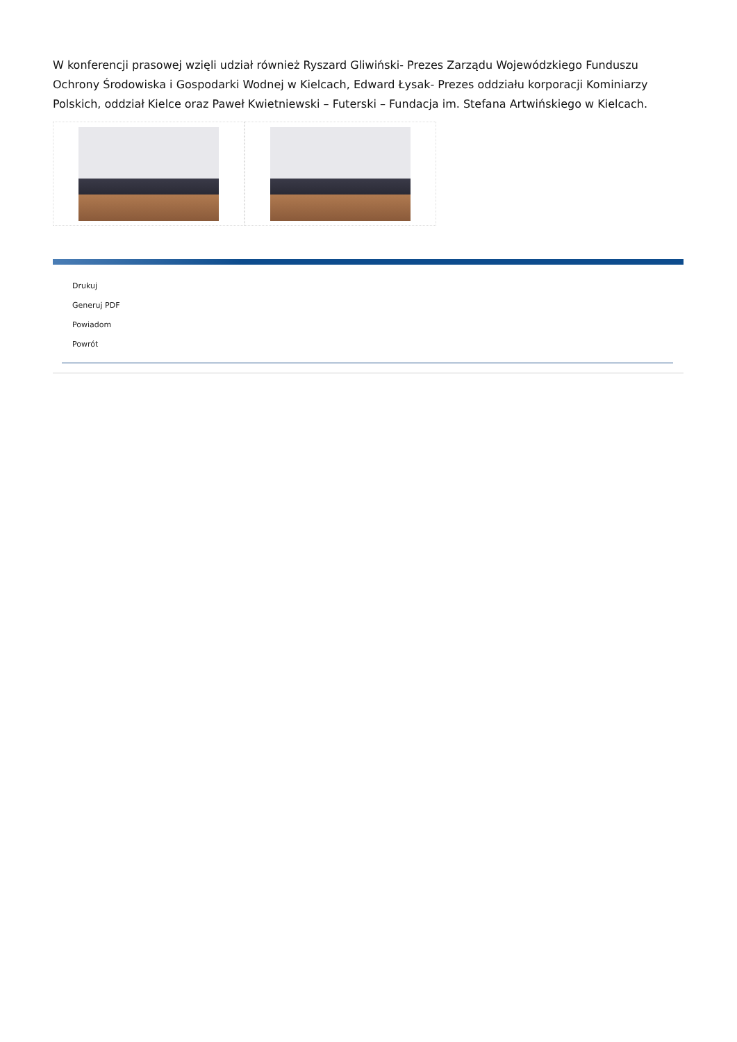W konferencji prasowej wzięli udział również Ryszard Gliwiński- Prezes Zarządu Wojewódzkiego Funduszu Ochrony Środowiska i Gospodarki Wodnej w Kielcach, Edward Łysak- Prezes oddziału korporacji Kominiarzy Polskich, oddział Kielce oraz Paweł Kwietniewski – Futerski – Fundacja im. Stefana Artwińskiego w Kielcach.
Drukuj
Generuj PDF
Powiadom
Powrót